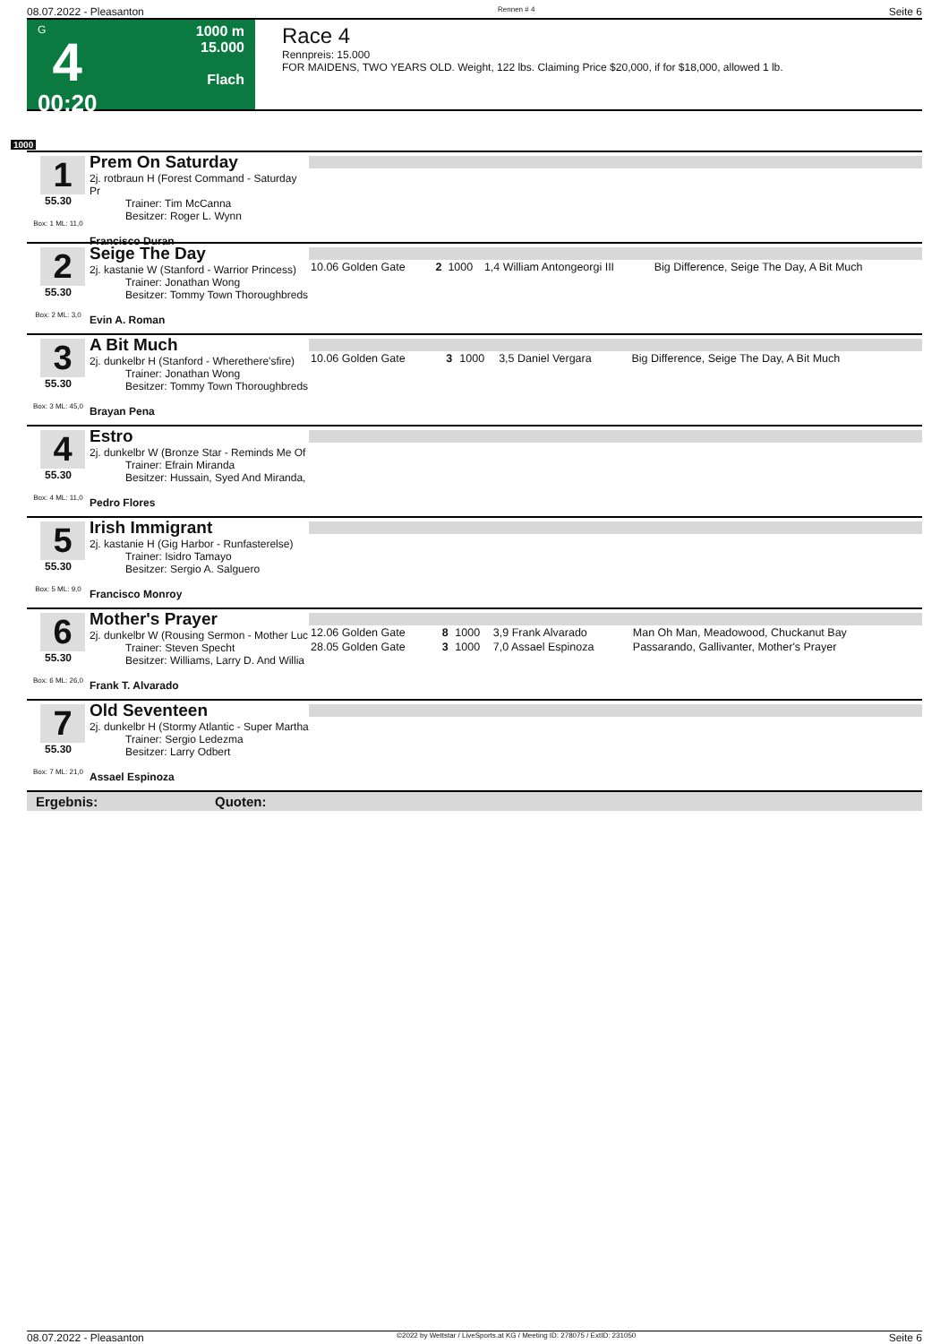08.07.2022 - Pleasanton Rennen # 4 Seite 6
G
4
00:20
1000 m
15.000
Flach
Race 4
Rennpreis: 15.000
FOR MAIDENS, TWO YEARS OLD. Weight, 122 lbs. Claiming Price $20,000, if for $18,000, allowed 1 lb.
1000
1
55.30
Box: 1 ML: 11,0
Prem On Saturday
2j. rotbraun H (Forest Command - Saturday Pr
Trainer: Tim McCanna
Besitzer: Roger L. Wynn
Francisco Duran
2
55.30
Box: 2 ML: 3,0
Seige The Day
2j. kastanie W (Stanford - Warrior Princess)
Trainer: Jonathan Wong
Besitzer: Tommy Town Thoroughbreds
Evin A. Roman
| 10.06 Golden Gate | 2 | 1000 | 1,4 William Antongeorgi III | Big Difference, Seige The Day, A Bit Much |
3
55.30
Box: 3 ML: 45,0
A Bit Much
2j. dunkelbr H (Stanford - Wherethere'sfire)
Trainer: Jonathan Wong
Besitzer: Tommy Town Thoroughbreds
Brayan Pena
| 10.06 Golden Gate | 3 | 1000 | 3,5 Daniel Vergara | Big Difference, Seige The Day, A Bit Much |
4
55.30
Box: 4 ML: 11,0
Estro
2j. dunkelbr W (Bronze Star - Reminds Me Of
Trainer: Efrain Miranda
Besitzer: Hussain, Syed And Miranda,
Pedro Flores
5
55.30
Box: 5 ML: 9,0
Irish Immigrant
2j. kastanie H (Gig Harbor - Runfasterelse)
Trainer: Isidro Tamayo
Besitzer: Sergio A. Salguero
Francisco Monroy
6
55.30
Box: 6 ML: 26,0
Mother's Prayer
2j. dunkelbr W (Rousing Sermon - Mother Luc
Trainer: Steven Specht
Besitzer: Williams, Larry D. And Willia
Frank T. Alvarado
| 12.06 Golden Gate | 8 | 1000 | 3,9 Frank Alvarado | Man Oh Man, Meadowood, Chuckanut Bay |
| 28.05 Golden Gate | 3 | 1000 | 7,0 Assael Espinoza | Passarando, Gallivanter, Mother's Prayer |
7
55.30
Box: 7 ML: 21,0
Old Seventeen
2j. dunkelbr H (Stormy Atlantic - Super Martha
Trainer: Sergio Ledezma
Besitzer: Larry Odbert
Assael Espinoza
Ergebnis: Quoten:
08.07.2022 - Pleasanton ©2022 by Wettstar / LiveSports.at KG / Meeting ID: 278075 / ExtID: 231050 Seite 6